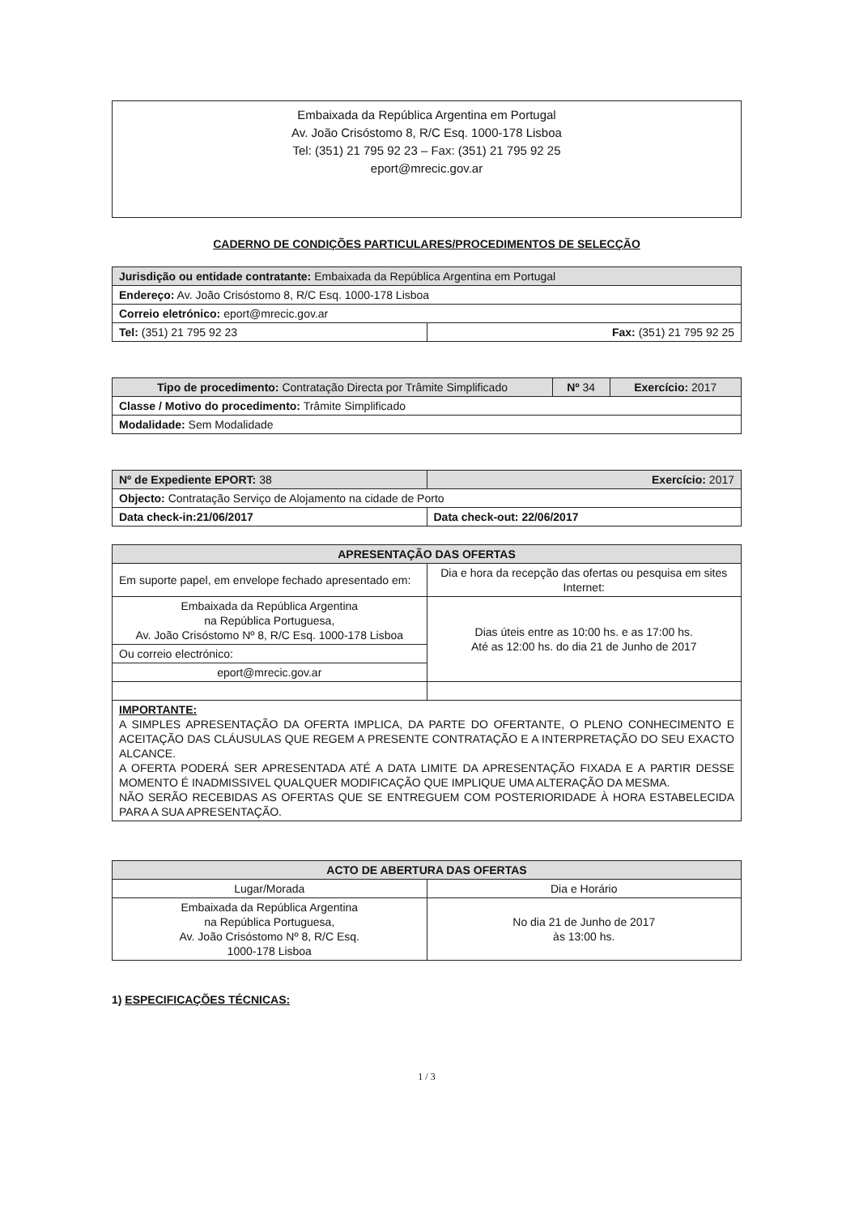Embaixada da República Argentina em Portugal
Av. João Crisóstomo 8, R/C Esq. 1000-178 Lisboa
Tel: (351) 21 795 92 23 – Fax: (351) 21 795 92 25
eport@mrecic.gov.ar
CADERNO DE CONDIÇÕES PARTICULARES/PROCEDIMENTOS DE SELECÇÃO
| Jurisdição ou entidade contratante: Embaixada da República Argentina em Portugal | |
| Endereço: Av. João Crisóstomo 8, R/C Esq. 1000-178 Lisboa | |
| Correio eletrónico: eport@mrecic.gov.ar | |
| Tel: (351) 21 795 92 23 | Fax: (351) 21 795 92 25 |
| Tipo de procedimento: Contratação Directa por Trâmite Simplificado | Nº 34 | Exercício: 2017 |
| Classe / Motivo do procedimento: Trâmite Simplificado | | |
| Modalidade: Sem Modalidade | | |
| Nº de Expediente EPORT: 38 | Exercício: 2017 |
| Objecto: Contratação Serviço de Alojamento na cidade de Porto | |
| Data check-in:21/06/2017 | Data check-out: 22/06/2017 |
| APRESENTAÇÃO DAS OFERTAS | |
| Em suporte papel, em envelope fechado apresentado em: | Dia e hora da recepção das ofertas ou pesquisa em sites Internet: |
| Embaixada da República Argentina na República Portuguesa, Av. João Crisóstomo Nº 8, R/C Esq. 1000-178 Lisboa | Dias úteis entre as 10:00 hs. e as 17:00 hs. Até as 12:00 hs. do dia 21 de Junho de 2017 |
| Ou correio electrónico: | |
| eport@mrecic.gov.ar | |
| IMPORTANTE: A SIMPLES APRESENTAÇÃO DA OFERTA IMPLICA, DA PARTE DO OFERTANTE, O PLENO CONHECIMENTO E ACEITAÇÃO DAS CLÁUSULAS QUE REGEM A PRESENTE CONTRATAÇÃO E A INTERPRETAÇÃO DO SEU EXACTO ALCANCE. A OFERTA PODERÁ SER APRESENTADA ATÉ A DATA LIMITE DA APRESENTAÇÃO FIXADA E A PARTIR DESSE MOMENTO É INADMISSIVEL QUALQUER MODIFICAÇÃO QUE IMPLIQUE UMA ALTERAÇÃO DA MESMA. NÃO SERÃO RECEBIDAS AS OFERTAS QUE SE ENTREGUEM COM POSTERIORIDADE À HORA ESTABELECIDA PARA A SUA APRESENTAÇÃO. | |
| ACTO DE ABERTURA DAS OFERTAS | |
| Lugar/Morada | Dia e Horário |
| Embaixada da República Argentina na República Portuguesa, Av. João Crisóstomo Nº 8, R/C Esq. 1000-178 Lisboa | No dia 21 de Junho de 2017 às 13:00 hs. |
1) ESPECIFICAÇÕES TÉCNICAS:
1 / 3